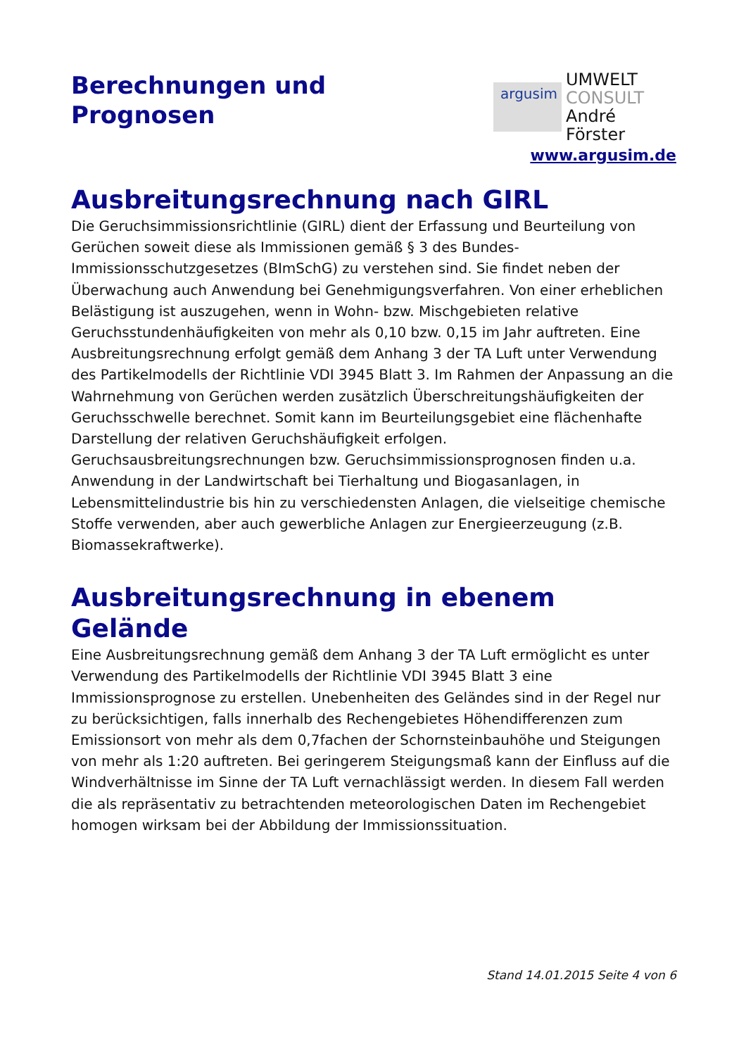Berechnungen und
Prognosen
argusim
UMWELT
CONSULT
André Förster
www.argusim.de
Ausbreitungsrechnung nach GIRL
Die Geruchsimmissionsrichtlinie (GIRL) dient der Erfassung und Beurteilung von Gerüchen soweit diese als Immissionen gemäß § 3 des Bundes-Immissionsschutzgesetzes (BImSchG) zu verstehen sind. Sie findet neben der Überwachung auch Anwendung bei Genehmigungsverfahren. Von einer erheblichen Belästigung ist auszugehen, wenn in Wohn- bzw. Mischgebieten relative Geruchsstundenhäufigkeiten von mehr als 0,10 bzw. 0,15 im Jahr auftreten. Eine Ausbreitungsrechnung erfolgt gemäß dem Anhang 3 der TA Luft unter Verwendung des Partikelmodells der Richtlinie VDI 3945 Blatt 3. Im Rahmen der Anpassung an die Wahrnehmung von Gerüchen werden zusätzlich Überschreitungshäufigkeiten der Geruchsschwelle berechnet. Somit kann im Beurteilungsgebiet eine flächenhafte Darstellung der relativen Geruchshäufigkeit erfolgen. Geruchsausbreitungsrechnungen bzw. Geruchsimmissionsprognosen finden u.a. Anwendung in der Landwirtschaft bei Tierhaltung und Biogasanlagen, in Lebensmittelindustrie bis hin zu verschiedensten Anlagen, die vielseitige chemische Stoffe verwenden, aber auch gewerbliche Anlagen zur Energieerzeugung (z.B. Biomassekraftwerke).
Ausbreitungsrechnung in ebenem Gelände
Eine Ausbreitungsrechnung gemäß dem Anhang 3 der TA Luft ermöglicht es unter Verwendung des Partikelmodells der Richtlinie VDI 3945 Blatt 3 eine Immissionsprognose zu erstellen. Unebenheiten des Geländes sind in der Regel nur zu berücksichtigen, falls innerhalb des Rechengebietes Höhendifferenzen zum Emissionsort von mehr als dem 0,7fachen der Schornsteinbauhöhe und Steigungen von mehr als 1:20 auftreten. Bei geringerem Steigungsmaß kann der Einfluss auf die Windverhältnisse im Sinne der TA Luft vernachlässigt werden. In diesem Fall werden die als repräsentativ zu betrachtenden meteorologischen Daten im Rechengebiet homogen wirksam bei der Abbildung der Immissionssituation.
Stand 14.01.2015 Seite 4 von 6